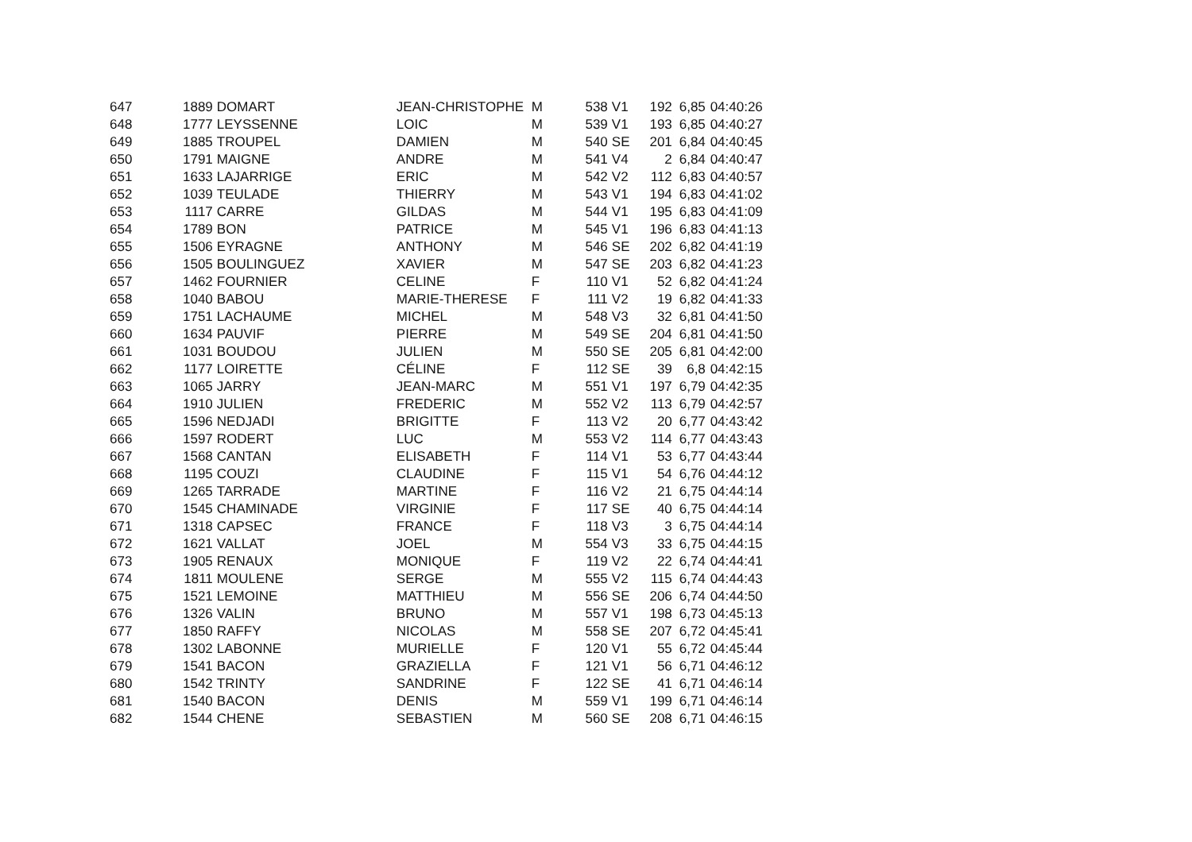| 647 | 1889 | DOMART | JEAN-CHRISTOPHE | M | 538 | V1 | 192 | 6,85 | 04:40:26 |
| 648 | 1777 | LEYSSENNE | LOIC | M | 539 | V1 | 193 | 6,85 | 04:40:27 |
| 649 | 1885 | TROUPEL | DAMIEN | M | 540 | SE | 201 | 6,84 | 04:40:45 |
| 650 | 1791 | MAIGNE | ANDRE | M | 541 | V4 | 2 | 6,84 | 04:40:47 |
| 651 | 1633 | LAJARRIGE | ERIC | M | 542 | V2 | 112 | 6,83 | 04:40:57 |
| 652 | 1039 | TEULADE | THIERRY | M | 543 | V1 | 194 | 6,83 | 04:41:02 |
| 653 | 1117 | CARRE | GILDAS | M | 544 | V1 | 195 | 6,83 | 04:41:09 |
| 654 | 1789 | BON | PATRICE | M | 545 | V1 | 196 | 6,83 | 04:41:13 |
| 655 | 1506 | EYRAGNE | ANTHONY | M | 546 | SE | 202 | 6,82 | 04:41:19 |
| 656 | 1505 | BOULINGUEZ | XAVIER | M | 547 | SE | 203 | 6,82 | 04:41:23 |
| 657 | 1462 | FOURNIER | CELINE | F | 110 | V1 | 52 | 6,82 | 04:41:24 |
| 658 | 1040 | BABOU | MARIE-THERESE | F | 111 | V2 | 19 | 6,82 | 04:41:33 |
| 659 | 1751 | LACHAUME | MICHEL | M | 548 | V3 | 32 | 6,81 | 04:41:50 |
| 660 | 1634 | PAUVIF | PIERRE | M | 549 | SE | 204 | 6,81 | 04:41:50 |
| 661 | 1031 | BOUDOU | JULIEN | M | 550 | SE | 205 | 6,81 | 04:42:00 |
| 662 | 1177 | LOIRETTE | CÉLINE | F | 112 | SE | 39 | 6,8 | 04:42:15 |
| 663 | 1065 | JARRY | JEAN-MARC | M | 551 | V1 | 197 | 6,79 | 04:42:35 |
| 664 | 1910 | JULIEN | FREDERIC | M | 552 | V2 | 113 | 6,79 | 04:42:57 |
| 665 | 1596 | NEDJADI | BRIGITTE | F | 113 | V2 | 20 | 6,77 | 04:43:42 |
| 666 | 1597 | RODERT | LUC | M | 553 | V2 | 114 | 6,77 | 04:43:43 |
| 667 | 1568 | CANTAN | ELISABETH | F | 114 | V1 | 53 | 6,77 | 04:43:44 |
| 668 | 1195 | COUZI | CLAUDINE | F | 115 | V1 | 54 | 6,76 | 04:44:12 |
| 669 | 1265 | TARRADE | MARTINE | F | 116 | V2 | 21 | 6,75 | 04:44:14 |
| 670 | 1545 | CHAMINADE | VIRGINIE | F | 117 | SE | 40 | 6,75 | 04:44:14 |
| 671 | 1318 | CAPSEC | FRANCE | F | 118 | V3 | 3 | 6,75 | 04:44:14 |
| 672 | 1621 | VALLAT | JOEL | M | 554 | V3 | 33 | 6,75 | 04:44:15 |
| 673 | 1905 | RENAUX | MONIQUE | F | 119 | V2 | 22 | 6,74 | 04:44:41 |
| 674 | 1811 | MOULENE | SERGE | M | 555 | V2 | 115 | 6,74 | 04:44:43 |
| 675 | 1521 | LEMOINE | MATTHIEU | M | 556 | SE | 206 | 6,74 | 04:44:50 |
| 676 | 1326 | VALIN | BRUNO | M | 557 | V1 | 198 | 6,73 | 04:45:13 |
| 677 | 1850 | RAFFY | NICOLAS | M | 558 | SE | 207 | 6,72 | 04:45:41 |
| 678 | 1302 | LABONNE | MURIELLE | F | 120 | V1 | 55 | 6,72 | 04:45:44 |
| 679 | 1541 | BACON | GRAZIELLA | F | 121 | V1 | 56 | 6,71 | 04:46:12 |
| 680 | 1542 | TRINTY | SANDRINE | F | 122 | SE | 41 | 6,71 | 04:46:14 |
| 681 | 1540 | BACON | DENIS | M | 559 | V1 | 199 | 6,71 | 04:46:14 |
| 682 | 1544 | CHENE | SEBASTIEN | M | 560 | SE | 208 | 6,71 | 04:46:15 |